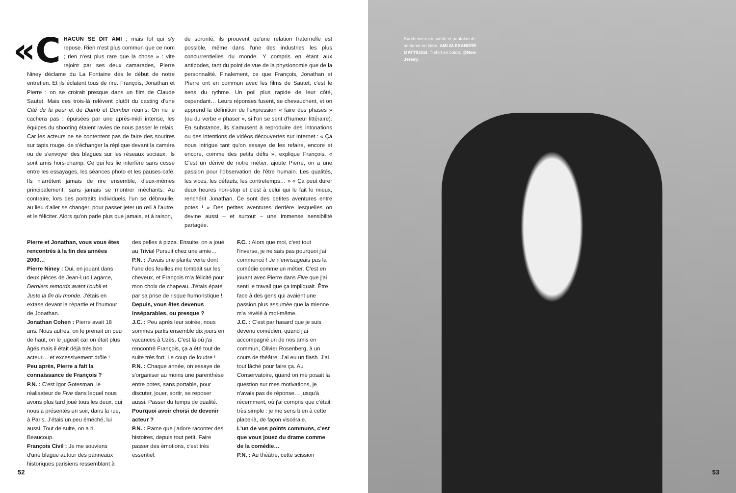«C HACUN SE DIT AMI ; mais fol qui s'y repose. Rien n'est plus commun que ce nom ; rien n'est plus rare que la chose » : vite rejoint par ses deux camarades, Pierre Niney déclame du La Fontaine dès le début de notre entretien. Et ils éclatent tous de rire. François, Jonathan et Pierre : on se croirait presque dans un film de Claude Sautet. Mais ces trois-là relèvent plutôt du casting d'une Cité de la peur et de Dumb et Dumber réunis. On ne le cachera pas : épuisées par une après-midi intense, les équipes du shooting étaient ravies de nous passer le relais. Car les acteurs ne se contentent pas de faire des sourires sur tapis rouge, de s'échanger la réplique devant la caméra ou de s'envoyer des blagues sur les réseaux sociaux, ils sont amis hors-champ. Ce qui les lie interfère sans cesse entre les essayages, les séances photo et les pauses-café. Ils n'arrêtent jamais de rire ensemble, d'eux-mêmes principalement, sans jamais se montrer méchants. Au contraire, lors des portraits individuels, l'un se débrouille, au lieu d'aller se changer, pour passer jeter un œil à l'autre, et le féliciter. Alors qu'on parle plus que jamais, et à raison,
de sororité, ils prouvent qu'une relation fraternelle est possible, même dans l'une des industries les plus concurrentielles du monde. Y compris en étant aux antipodes, tant du point de vue de la physionomie que de la personnalité. Finalement, ce que François, Jonathan et Pierre ont en commun avec les films de Sautet, c'est le sens du rythme. Un poil plus rapide de leur côté, cependant… Leurs réponses fusent, se chevauchent, et on apprend la définition de l'expression « faire des phases » (ou du verbe « phaser », si l'on se sent d'humeur littéraire). En substance, ils s'amusent à reproduire des intonations ou des intentions de vidéos découvertes sur Internet : « Ça nous intrigue tant qu'on essaye de les refaire, encore et encore, comme des petits défis », explique François. « C'est un dérivé de notre métier, ajoute Pierre, on a une passion pour l'observation de l'être humain. Les qualités, les vices, les défauts, les contretemps… » « Ça peut durer deux heures non-stop et c'est à celui qui le fait le mieux, renchérit Jonathan. Ce sont des petites aventures entre potes ! » Des petites aventures derrière lesquelles on devine aussi – et surtout – une immense sensibilité partagée.
Pierre et Jonathan, vous vous êtes rencontrés à la fin des années 2000…
Pierre Niney : Oui, en jouant dans deux pièces de Jean-Luc Lagarce, Derniers remords avant l'oubli et Juste la fin du monde. J'étais en extase devant la répartie et l'humour de Jonathan.
Jonathan Cohen : Pierre avait 18 ans. Nous autres, on le prenait un peu de haut, on le jugeait car on était plus âgés mais il était déjà très bon acteur… et excessivement drôle !
Peu après, Pierre a fait la connaissance de François ?
P.N. : C'est Igor Gotesman, le réalisateur de Five dans lequel nous avons plus tard joué tous les deux, qui nous a présentés un soir, dans la rue, à Paris. J'étais un peu éméché, lui aussi. Tout de suite, on a ri. Beaucoup.
François Civil : Je me souviens d'une blague autour des panneaux historiques parisiens ressemblant à
des pelles à pizza. Ensuite, on a joué au Trivial Pursuit chez une amie…
P.N. : J'avais une plante verte dont l'une des feuilles me tombait sur les cheveux, et François m'a félicité pour mon choix de chapeau. J'étais épaté par sa prise de risque humoristique !
Depuis, vous êtes devenus inséparables, ou presque ?
J.C. : Peu après leur soirée, nous sommes partis ensemble dix jours en vacances à Uzès. C'est là où j'ai rencontré François, ça a été tout de suite très fort. Le coup de foudre !
P.N. : Chaque année, on essaye de s'organiser au moins une parenthèse entre potes, sans portable, pour discuter, jouer, sortir, se reposer aussi. Passer du temps de qualité.
Pourquoi avoir choisi de devenir acteur ?
P.N. : Parce que j'adore raconter des histoires, depuis tout petit. Faire passer des émotions, c'est très essentiel.
F.C. : Alors que moi, c'est tout l'inverse, je ne sais pas pourquoi j'ai commencé ! Je n'envisageais pas la comédie comme un métier. C'est en jouant avec Pierre dans Five que j'ai senti le travail que ça impliquait. Être face à des gens qui avaient une passion plus assumée que la mienne m'a révélé à moi-même.
J.C. : C'est par hasard que je suis devenu comédien, quand j'ai accompagné un de nos amis en commun, Olivier Rosenberg, à un cours de théâtre. J'ai eu un flash. J'ai tout lâché pour faire ça. Au Conservatoire, quand on me posait la question sur mes motivations, je n'avais pas de réponse… jusqu'à récemment, où j'ai compris que c'était très simple : je me sens bien à cette place-là, de façon viscérale.
L'un de vos points communs, c'est que vous jouez du drame comme de la comédie…
P.N. : Au théâtre, cette scission
52
Surchemise en suède et pantalon de costume en laine, AMI ALEXANDRE MATTIUSSI. T-shirt en coton, @New Jersey.
53